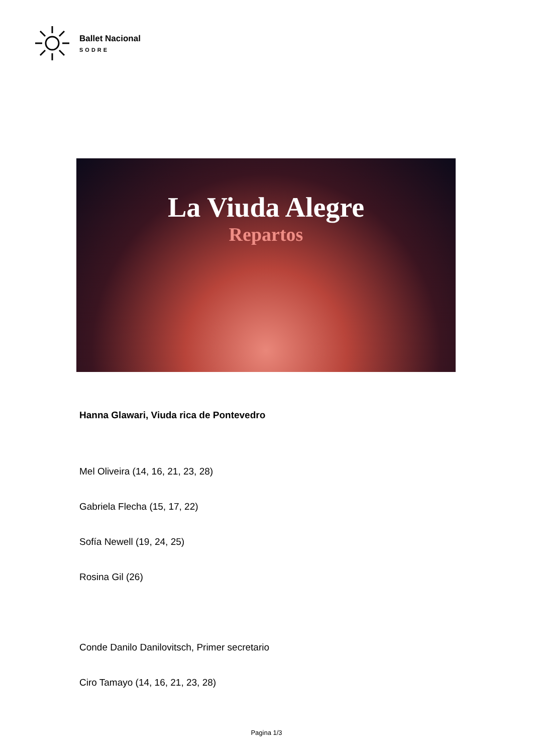Ballet Nacional
SODRE
La Viuda Alegre
Repartos
Hanna Glawari, Viuda rica de Pontevedro
Mel Oliveira (14, 16, 21, 23, 28)
Gabriela Flecha (15, 17, 22)
Sofía Newell (19, 24, 25)
Rosina Gil (26)
Conde Danilo Danilovitsch, Primer secretario
Ciro Tamayo (14, 16, 21, 23, 28)
Pagina 1/3